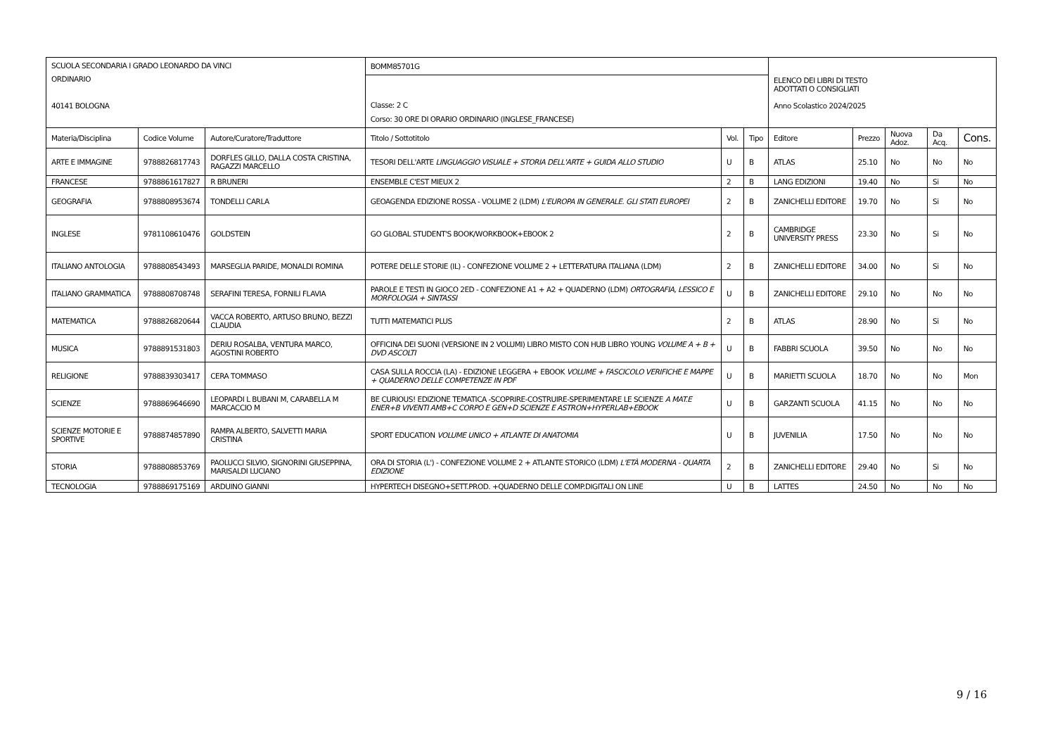| SCUOLA SECONDARIA I GRADO LEONARDO DA VINCI ORDINARIO 40141 BOLOGNA | | | BOMM85701G | | | ELENCO DEI LIBRI DI TESTO ADOTTATI O CONSIGLIATI Anno Scolastico 2024/2025 | | | | |
| | | | Classe: 2 C Corso: 30 ORE DI ORARIO ORDINARIO (INGLESE_FRANCESE) | | | | | | | |
| Materia/Disciplina | Codice Volume | Autore/Curatore/Traduttore | Titolo / Sottotitolo | Vol. | Tipo | Editore | Prezzo | Nuova Adoz. | Da Acq. | Cons. |
| ARTE E IMMAGINE | 9788826817743 | DORFLES GILLO, DALLA COSTA CRISTINA, RAGAZZI MARCELLO | TESORI DELL'ARTE LINGUAGGIO VISUALE + STORIA DELL'ARTE + GUIDA ALLO STUDIO | U | B | ATLAS | 25.10 | No | No | No |
| FRANCESE | 9788861617827 | R BRUNERI | ENSEMBLE C'EST MIEUX 2 | 2 | B | LANG EDIZIONI | 19.40 | No | Si | No |
| GEOGRAFIA | 9788808953674 | TONDELLI CARLA | GEOAGENDA EDIZIONE ROSSA - VOLUME 2 (LDM) L'EUROPA IN GENERALE. GLI STATI EUROPEI | 2 | B | ZANICHELLI EDITORE | 19.70 | No | Si | No |
| INGLESE | 9781108610476 | GOLDSTEIN | GO GLOBAL STUDENT'S BOOK/WORKBOOK+EBOOK 2 | 2 | B | CAMBRIDGE UNIVERSITY PRESS | 23.30 | No | Si | No |
| ITALIANO ANTOLOGIA | 9788808543493 | MARSEGLIA PARIDE, MONALDI ROMINA | POTERE DELLE STORIE (IL) - CONFEZIONE VOLUME 2 + LETTERATURA ITALIANA (LDM) | 2 | B | ZANICHELLI EDITORE | 34.00 | No | Si | No |
| ITALIANO GRAMMATICA | 9788808708748 | SERAFINI TERESA, FORNILI FLAVIA | PAROLE E TESTI IN GIOCO 2ED - CONFEZIONE A1 + A2 + QUADERNO (LDM) ORTOGRAFIA, LESSICO E MORFOLOGIA + SINTASSI | U | B | ZANICHELLI EDITORE | 29.10 | No | No | No |
| MATEMATICA | 9788826820644 | VACCA ROBERTO, ARTUSO BRUNO, BEZZI CLAUDIA | TUTTI MATEMATICI PLUS | 2 | B | ATLAS | 28.90 | No | Si | No |
| MUSICA | 9788891531803 | DERIU ROSALBA, VENTURA MARCO, AGOSTINI ROBERTO | OFFICINA DEI SUONI (VERSIONE IN 2 VOLUMI) LIBRO MISTO CON HUB LIBRO YOUNG VOLUME A + B + DVD ASCOLTI | U | B | FABBRI SCUOLA | 39.50 | No | No | No |
| RELIGIONE | 9788839303417 | CERA TOMMASO | CASA SULLA ROCCIA (LA) - EDIZIONE LEGGERA + EBOOK VOLUME + FASCICOLO VERIFICHE E MAPPE + QUADERNO DELLE COMPETENZE IN PDF | U | B | MARIETTI SCUOLA | 18.70 | No | No | Mon |
| SCIENZE | 9788869646690 | LEOPARDI L BUBANI M, CARABELLA M MARCACCIO M | BE CURIOUS! EDIZIONE TEMATICA -SCOPRIRE-COSTRUIRE-SPERIMENTARE LE SCIENZE A MAT.E ENER+B VIVENTI AMB+C CORPO E GEN+D SCIENZE E ASTRON+HYPERLAB+EBOOK | U | B | GARZANTI SCUOLA | 41.15 | No | No | No |
| SCIENZE MOTORIE E SPORTIVE | 9788874857890 | RAMPA ALBERTO, SALVETTI MARIA CRISTINA | SPORT EDUCATION VOLUME UNICO + ATLANTE DI ANATOMIA | U | B | JUVENILIA | 17.50 | No | No | No |
| STORIA | 9788808853769 | PAOLUCCI SILVIO, SIGNORINI GIUSEPPINA, MARISALDI LUCIANO | ORA DI STORIA (L') - CONFEZIONE VOLUME 2 + ATLANTE STORICO (LDM) L'ETÀ MODERNA - QUARTA EDIZIONE | 2 | B | ZANICHELLI EDITORE | 29.40 | No | Si | No |
| TECNOLOGIA | 9788869175169 | ARDUINO GIANNI | HYPERTECH DISEGNO+SETT.PROD. +QUADERNO DELLE COMP.DIGITALI ON LINE | U | B | LATTES | 24.50 | No | No | No |
9 / 16